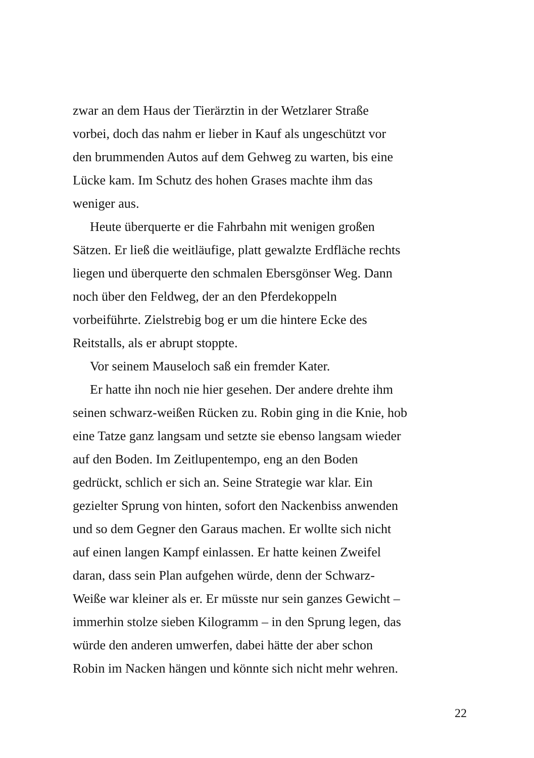zwar an dem Haus der Tierärztin in der Wetzlarer Straße
vorbei, doch das nahm er lieber in Kauf als ungeschützt vor
den brummenden Autos auf dem Gehweg zu warten, bis eine
Lücke kam. Im Schutz des hohen Grases machte ihm das
weniger aus.
Heute überquerte er die Fahrbahn mit wenigen großen
Sätzen. Er ließ die weitläufige, platt gewalzte Erdfläche rechts
liegen und überquerte den schmalen Ebersgönser Weg. Dann
noch über den Feldweg, der an den Pferdekoppeln
vorbeiführte. Zielstrebig bog er um die hintere Ecke des
Reitstalls, als er abrupt stoppte.
Vor seinem Mauseloch saß ein fremder Kater.
Er hatte ihn noch nie hier gesehen. Der andere drehte ihm
seinen schwarz-weißen Rücken zu. Robin ging in die Knie, hob
eine Tatze ganz langsam und setzte sie ebenso langsam wieder
auf den Boden. Im Zeitlupentempo, eng an den Boden
gedrückt, schlich er sich an. Seine Strategie war klar. Ein
gezielter Sprung von hinten, sofort den Nackenbiss anwenden
und so dem Gegner den Garaus machen. Er wollte sich nicht
auf einen langen Kampf einlassen. Er hatte keinen Zweifel
daran, dass sein Plan aufgehen würde, denn der Schwarz-
Weiße war kleiner als er. Er müsste nur sein ganzes Gewicht –
immerhin stolze sieben Kilogramm – in den Sprung legen, das
würde den anderen umwerfen, dabei hätte der aber schon
Robin im Nacken hängen und könnte sich nicht mehr wehren.
22